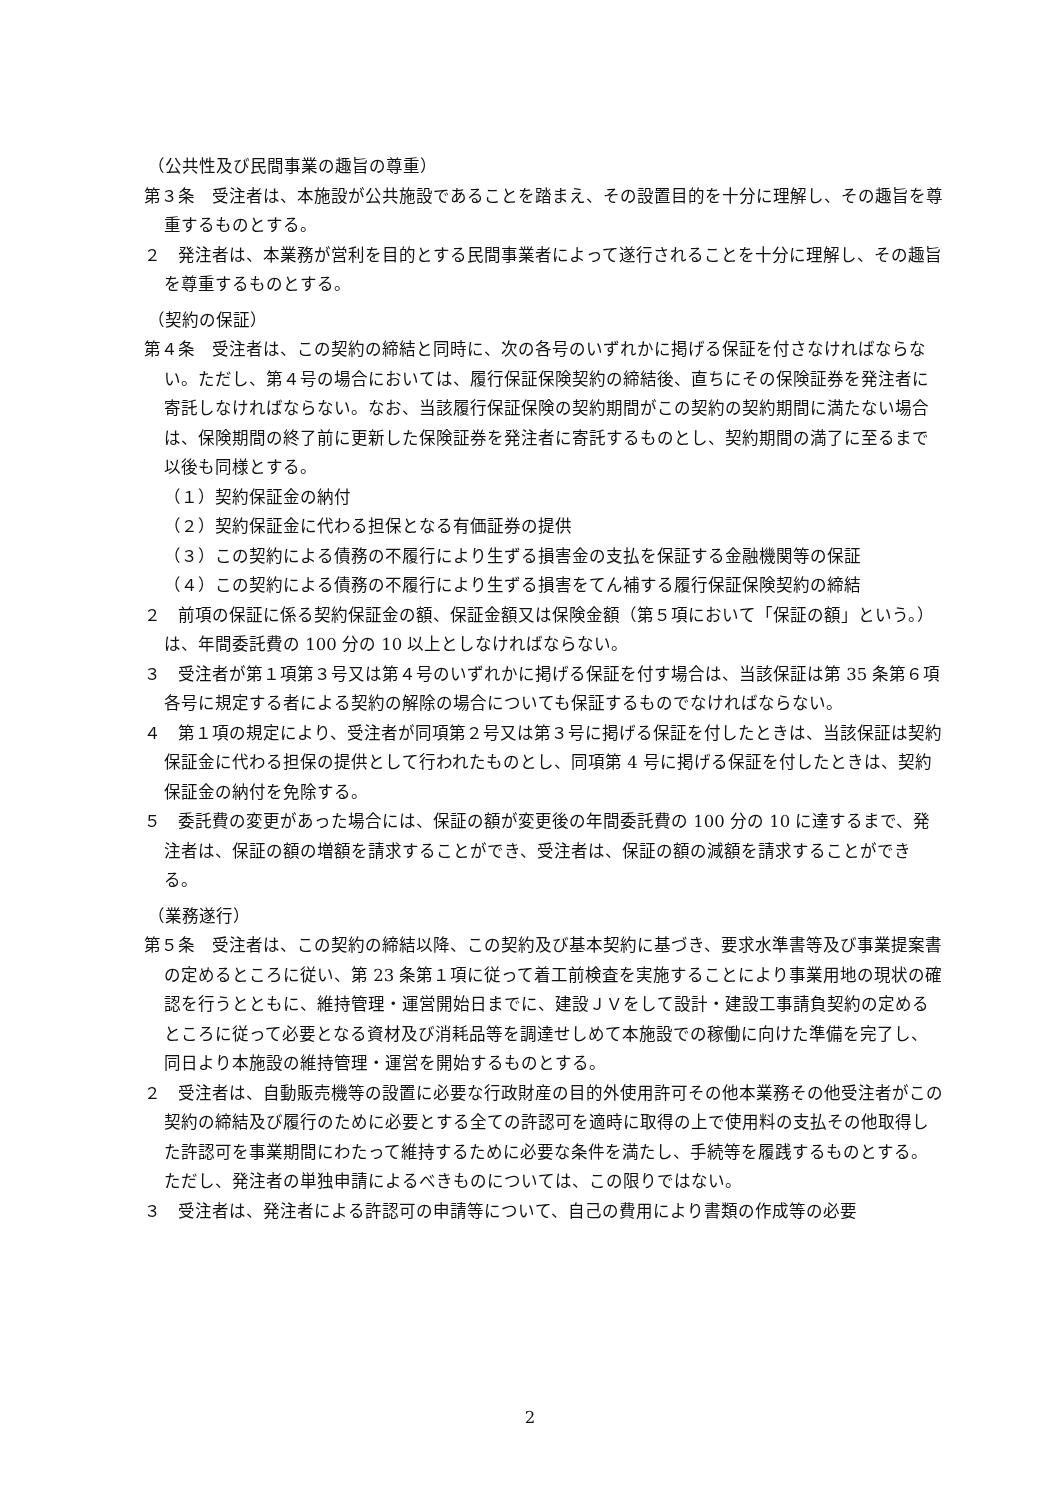（公共性及び民間事業の趣旨の尊重）
第３条　受注者は、本施設が公共施設であることを踏まえ、その設置目的を十分に理解し、その趣旨を尊重するものとする。
２　発注者は、本業務が営利を目的とする民間事業者によって遂行されることを十分に理解し、その趣旨を尊重するものとする。
（契約の保証）
第４条　受注者は、この契約の締結と同時に、次の各号のいずれかに掲げる保証を付さなければならない。ただし、第４号の場合においては、履行保証保険契約の締結後、直ちにその保険証券を発注者に寄託しなければならない。なお、当該履行保証保険の契約期間がこの契約の契約期間に満たない場合は、保険期間の終了前に更新した保険証券を発注者に寄託するものとし、契約期間の満了に至るまで以後も同様とする。
（１）契約保証金の納付
（２）契約保証金に代わる担保となる有価証券の提供
（３）この契約による債務の不履行により生ずる損害金の支払を保証する金融機関等の保証
（４）この契約による債務の不履行により生ずる損害をてん補する履行保証保険契約の締結
２　前項の保証に係る契約保証金の額、保証金額又は保険金額（第５項において「保証の額」という。）は、年間委託費の 100 分の 10 以上としなければならない。
３　受注者が第１項第３号又は第４号のいずれかに掲げる保証を付す場合は、当該保証は第 35 条第６項各号に規定する者による契約の解除の場合についても保証するものでなければならない。
４　第１項の規定により、受注者が同項第２号又は第３号に掲げる保証を付したときは、当該保証は契約保証金に代わる担保の提供として行われたものとし、同項第 4 号に掲げる保証を付したときは、契約保証金の納付を免除する。
５　委託費の変更があった場合には、保証の額が変更後の年間委託費の 100 分の 10 に達するまで、発注者は、保証の額の増額を請求することができ、受注者は、保証の額の減額を請求することができる。
（業務遂行）
第５条　受注者は、この契約の締結以降、この契約及び基本契約に基づき、要求水準書等及び事業提案書の定めるところに従い、第 23 条第１項に従って着工前検査を実施することにより事業用地の現状の確認を行うとともに、維持管理・運営開始日までに、建設ＪＶをして設計・建設工事請負契約の定めるところに従って必要となる資材及び消耗品等を調達せしめて本施設での稼働に向けた準備を完了し、同日より本施設の維持管理・運営を開始するものとする。
２　受注者は、自動販売機等の設置に必要な行政財産の目的外使用許可その他本業務その他受注者がこの契約の締結及び履行のために必要とする全ての許認可を適時に取得の上で使用料の支払その他取得した許認可を事業期間にわたって維持するために必要な条件を満たし、手続等を履践するものとする。ただし、発注者の単独申請によるべきものについては、この限りではない。
３　受注者は、発注者による許認可の申請等について、自己の費用により書類の作成等の必要
2